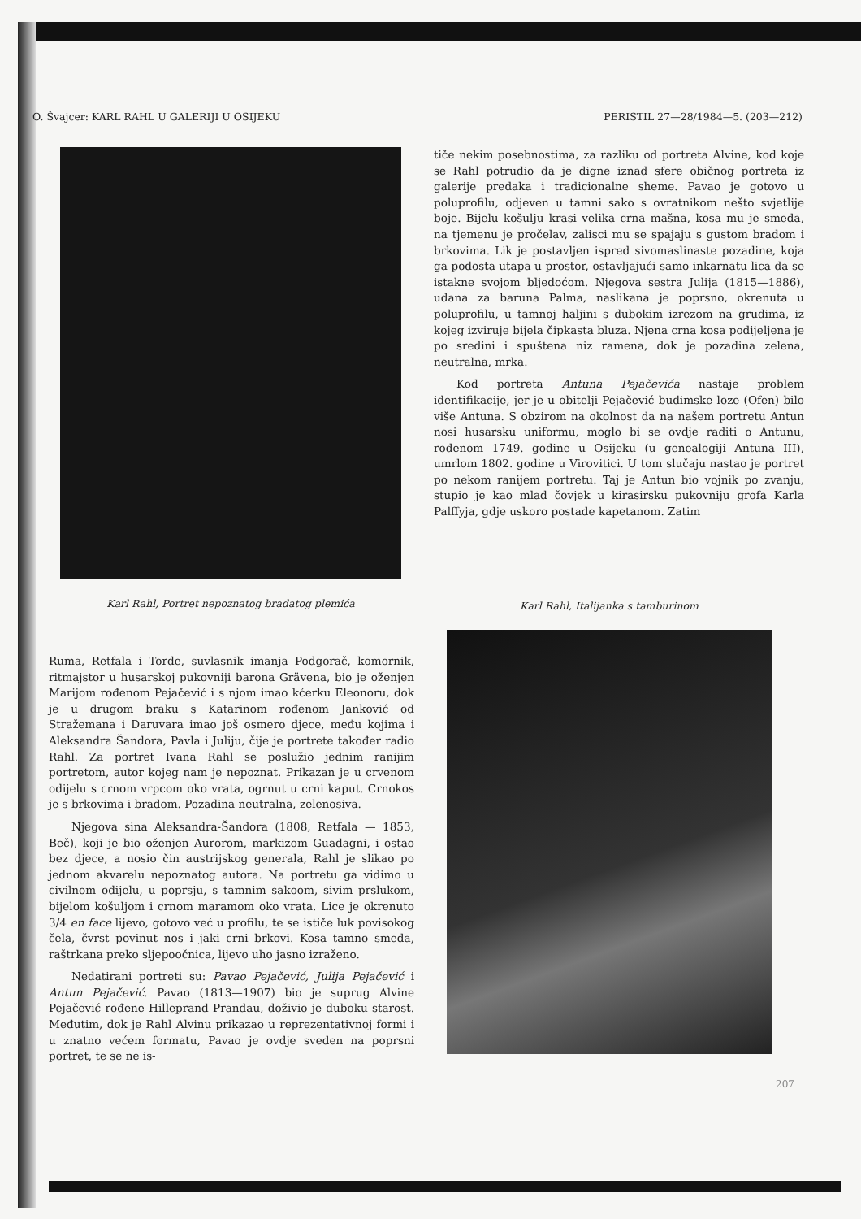O. Švajcer: KARL RAHL U GALERIJI U OSIJEKU PERISTIL 27—28/1984—5. (203—212)
Karl Rahl, Portret nepoznatog bradatog plemića
tiče nekim posebnostima, za razliku od portreta Alvine, kod koje se Rahl potrudio da je digne iznad sfere običnog portreta iz galerije predaka i tradicionalne sheme. Pavao je gotovo u poluprofilu, odjeven u tamni sako s ovratnikom nešto svjetlije boje. Bijelu košulju krasi velika crna mašna, kosa mu je smeđa, na tjemenu je pročelav, zalisci mu se spajaju s gustom bradom i brkovima. Lik je postavljen ispred sivomaslinaste pozadine, koja ga podosta utapa u prostor, ostavljajući samo inkarnatu lica da se istakne svojom bljedoćom. Njegova sestra Julija (1815—1886), udana za baruna Palma, naslikana je poprsno, okrenuta u poluprofilu, u tamnoj haljini s dubokim izrezom na grudima, iz kojeg izviruje bijela čipkasta bluza. Njena crna kosa podijeljena je po sredini i spuštena niz ramena, dok je pozadina zelena, neutralna, mrka.
Kod portreta Antuna Pejačevića nastaje problem identifikacije, jer je u obitelji Pejačević budimske loze (Ofen) bilo više Antuna. S obzirom na okolnost da na našem portretu Antun nosi husarsku uniformu, moglo bi se ovdje raditi o Antunu, rođenom 1749. godine u Osijeku (u genealogiji Antuna III), umrlom 1802. godine u Virovitici. U tom slučaju nastao je portret po nekom ranijem portretu. Taj je Antun bio vojnik po zvanju, stupio je kao mlad čovjek u kirasirsku pukovniju grofa Karla Palffyja, gdje uskoro postade kapetanom. Zatim
Karl Rahl, Italijanka s tamburinom
Ruma, Retfala i Torde, suvlasnik imanja Podgorač, komornik, ritmajstor u husarskoj pukovniji barona Grävena, bio je oženjen Marijom rođenom Pejačević i s njom imao kćerku Eleonoru, dok je u drugom braku s Katarinom rođenom Janković od Stražemana i Daruvara imao još osmero djece, među kojima i Aleksandra Šandora, Pavla i Juliju, čije je portrete također radio Rahl. Za portret Ivana Rahl se poslužio jednim ranijim portretom, autor kojeg nam je nepoznat. Prikazan je u crvenom odijelu s crnom vrpcom oko vrata, ogrnut u crni kaput. Crnokos je s brkovima i bradom. Pozadina neutralna, zelenosiva.
Njegova sina Aleksandra-Šandora (1808, Retfala — 1853, Beč), koji je bio oženjen Aurorom, markizom Guadagni, i ostao bez djece, a nosio čin austrijskog generala, Rahl je slikao po jednom akvarelu nepoznatog autora. Na portretu ga vidimo u civilnom odijelu, u poprsju, s tamnim sakoom, sivim prslukom, bijelom košuljom i crnom maramom oko vrata. Lice je okrenuto 3/4 en face lijevo, gotovo već u profilu, te se ističe luk povisokog čela, čvrst povinut nos i jaki crni brkovi. Kosa tamno smeđa, raštrkana preko sljepoočnica, lijevo uho jasno izraženo.
Nedatirani portreti su: Pavao Pejačević, Julija Pejačević i Antun Pejačević. Pavao (1813—1907) bio je suprug Alvine Pejačević rođene Hilleprand Prandau, doživio je duboku starost. Međutim, dok je Rahl Alvinu prikazao u reprezentativnoj formi i u znatno većem formatu, Pavao je ovdje sveden na poprsni portret, te se ne is-
207